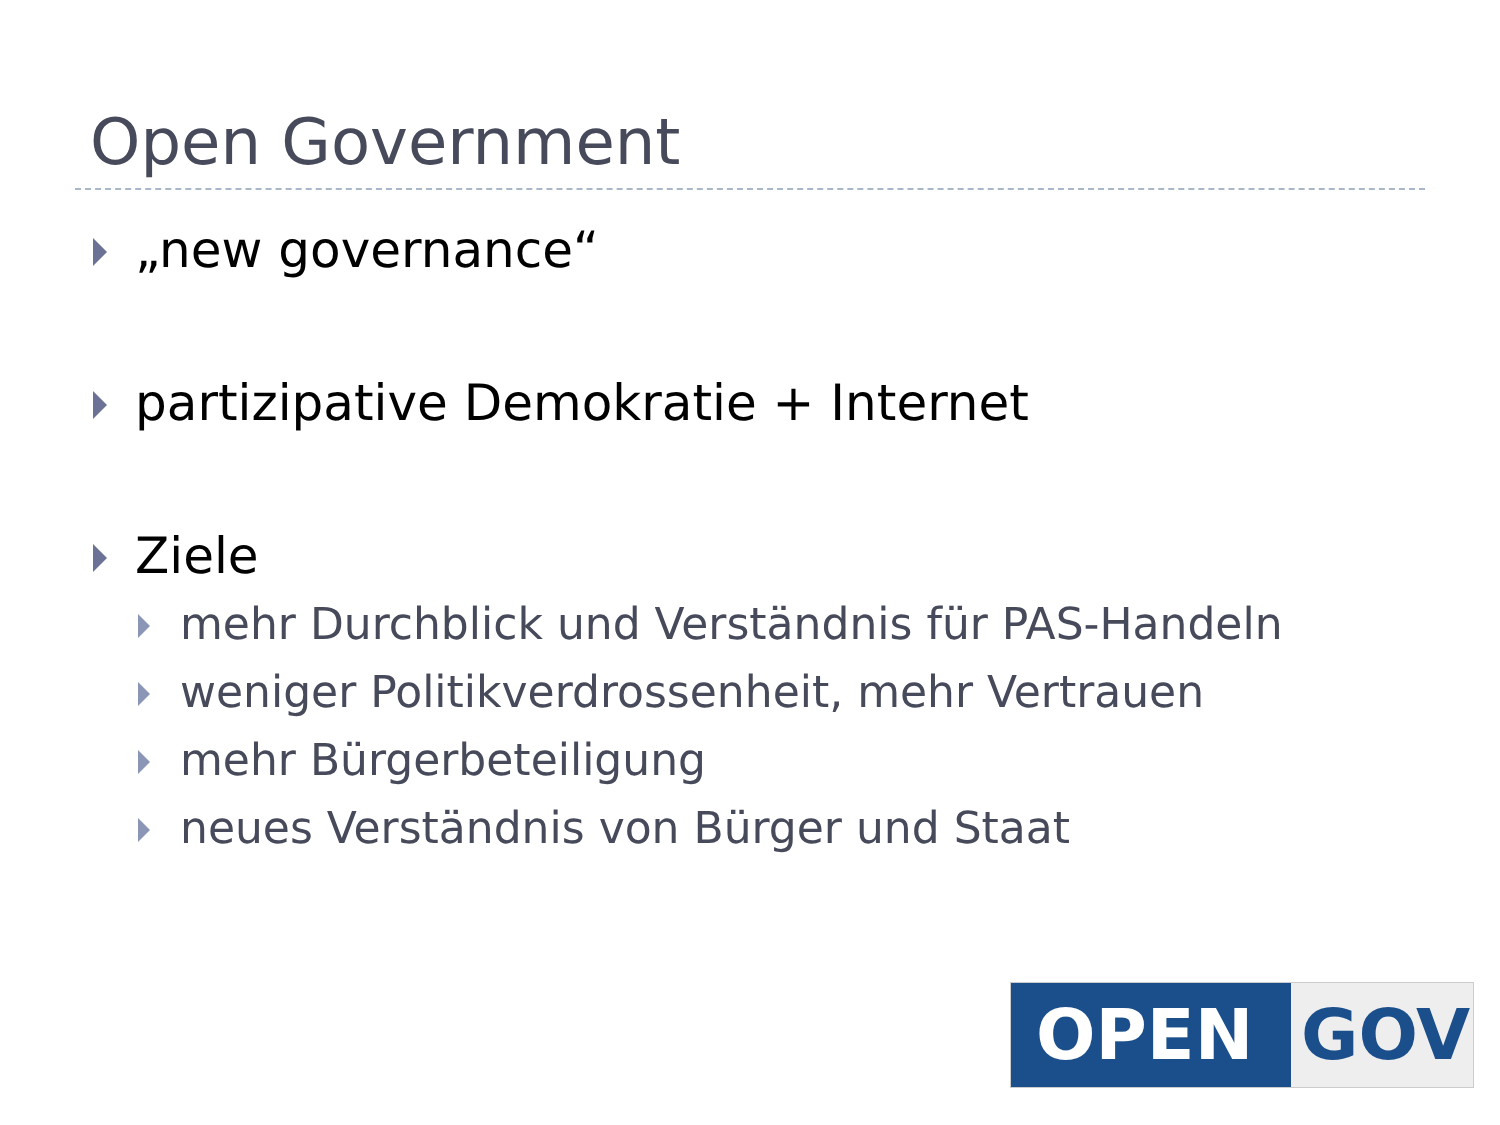Open Government
„new governance“
partizipative Demokratie + Internet
Ziele
mehr Durchblick und Verständnis für PAS-Handeln
weniger Politikverdrossenheit, mehr Vertrauen
mehr Bürgerbeteiligung
neues Verständnis von Bürger und Staat
OPEN GOV